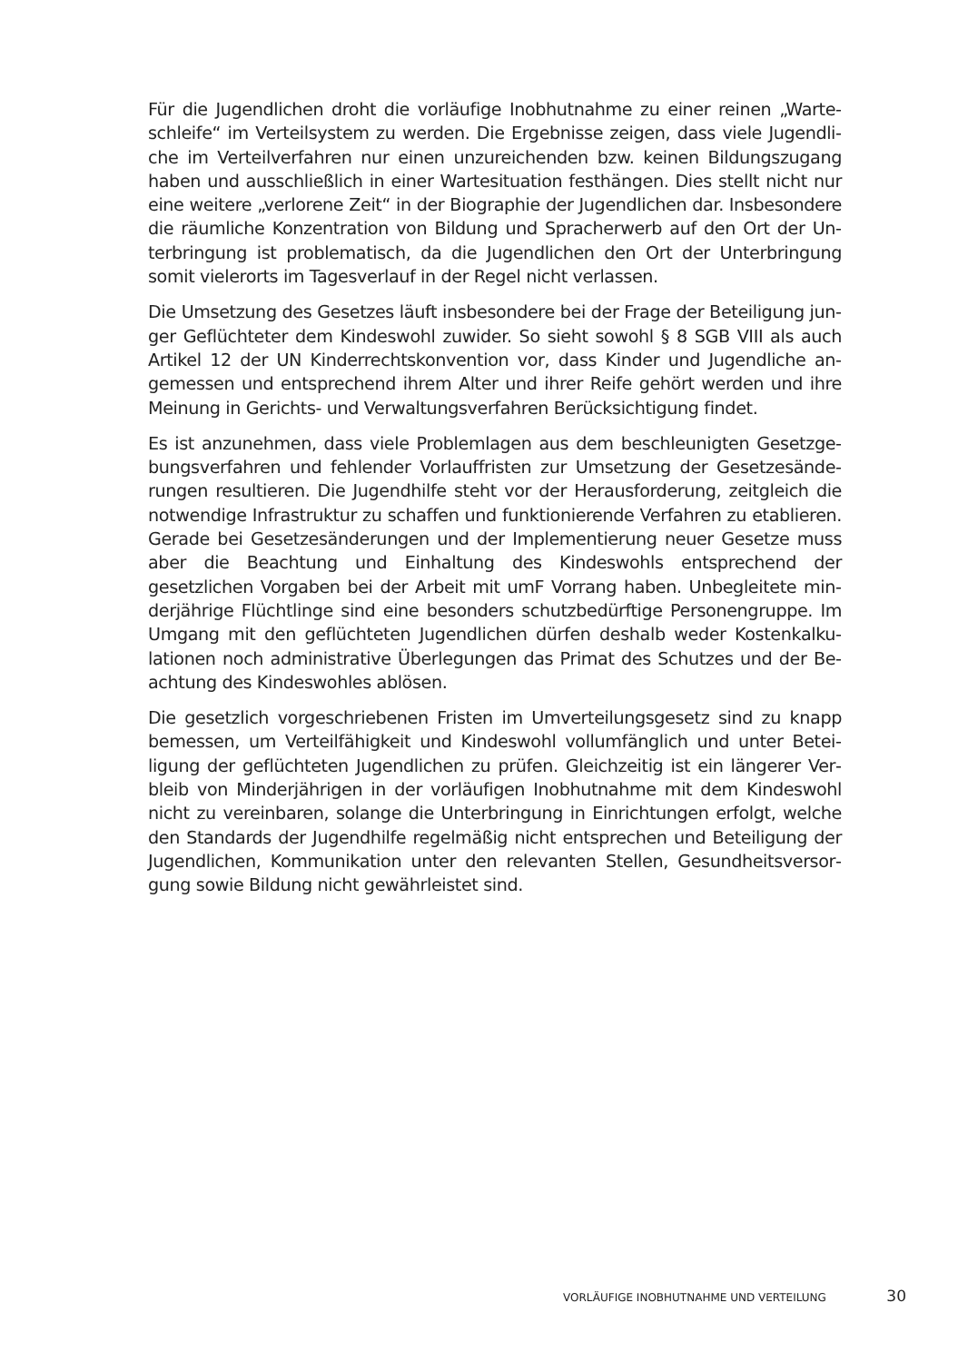Für die Jugendlichen droht die vorläufige Inobhutnahme zu einer reinen „Warte­schleife“ im Verteilsystem zu werden. Die Ergebnisse zeigen, dass viele Jugendli­che im Verteilverfahren nur einen unzureichenden bzw. keinen Bildungszugang haben und ausschließlich in einer Wartesituation festhängen. Dies stellt nicht nur eine weitere „verlorene Zeit“ in der Biographie der Jugendlichen dar. Insbesondere die räumliche Konzentration von Bildung und Spracherwerb auf den Ort der Un­terbringung ist problematisch, da die Jugendlichen den Ort der Unterbringung somit vielerorts im Tagesverlauf in der Regel nicht verlassen.
Die Umsetzung des Gesetzes läuft insbesondere bei der Frage der Beteiligung jun­ger Geflüchteter dem Kindeswohl zuwider. So sieht sowohl § 8 SGB VIII als auch Artikel 12 der UN Kinderrechtskonvention vor, dass Kinder und Jugendliche an­gemessen und entsprechend ihrem Alter und ihrer Reife gehört werden und ihre Meinung in Gerichts- und Verwaltungsverfahren Berücksichtigung findet.
Es ist anzunehmen, dass viele Problemlagen aus dem beschleunigten Gesetzge­bungsverfahren und fehlender Vorlauffristen zur Umsetzung der Gesetzesände­rungen resultieren. Die Jugendhilfe steht vor der Herausforderung, zeitgleich die notwendige Infrastruktur zu schaffen und funktionierende Verfahren zu etablie­ren. Gerade bei Gesetzesänderungen und der Implementierung neuer Gesetze muss aber die Beachtung und Einhaltung des Kindeswohls entsprechend der gesetzlichen Vorgaben bei der Arbeit mit umF Vorrang haben. Unbegleitete min­derjährige Flüchtlinge sind eine besonders schutzbedürftige Personengruppe. Im Umgang mit den geflüchteten Jugendlichen dürfen deshalb weder Kostenkalku­lationen noch administrative Überlegungen das Primat des Schutzes und der Be­achtung des Kindeswohles ablösen.
Die gesetzlich vorgeschriebenen Fristen im Umverteilungsgesetz sind zu knapp bemessen, um Verteilfähigkeit und Kindeswohl vollumfänglich und unter Betei­ligung der geflüchteten Jugendlichen zu prüfen. Gleichzeitig ist ein längerer Ver­bleib von Minderjährigen in der vorläufigen Inobhutnahme mit dem Kindeswohl nicht zu vereinbaren, solange die Unterbringung in Einrichtungen erfolgt, welche den Standards der Jugendhilfe regelmäßig nicht entsprechen und Beteiligung der Jugendlichen, Kommunikation unter den relevanten Stellen, Gesundheitsversor­gung sowie Bildung nicht gewährleistet sind.
VORLÄUFIGE INOBHUTNAHME UND VERTEILUNG 30